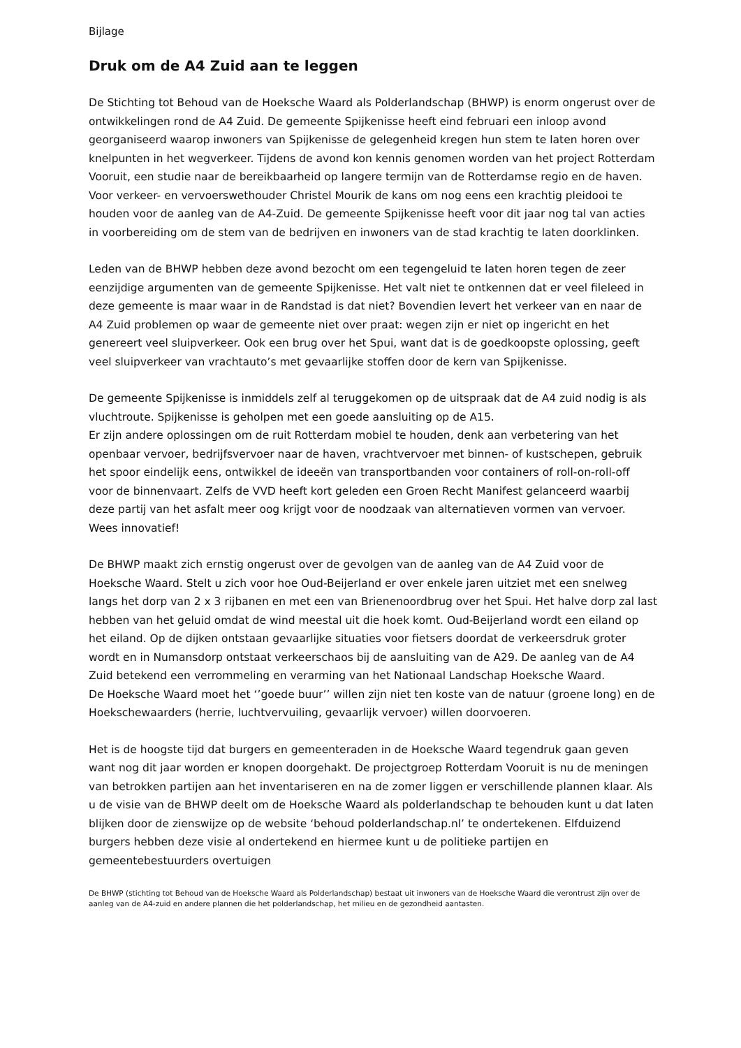Bijlage
Druk om de A4 Zuid aan te leggen
De Stichting tot Behoud van de Hoeksche Waard als Polderlandschap (BHWP) is enorm ongerust over de ontwikkelingen rond de A4 Zuid. De gemeente Spijkenisse heeft eind februari een inloop avond georganiseerd waarop inwoners van Spijkenisse de gelegenheid kregen hun stem te laten horen over knelpunten in het wegverkeer. Tijdens de avond kon kennis genomen worden van het project Rotterdam Vooruit, een studie naar de bereikbaarheid op langere termijn van de Rotterdamse regio en de haven. Voor verkeer- en vervoerswethouder Christel Mourik de kans om nog eens een krachtig pleidooi te houden voor de aanleg van de A4-Zuid. De gemeente Spijkenisse heeft voor dit jaar nog tal van acties in voorbereiding om de stem van de bedrijven en inwoners van de stad krachtig te laten doorklinken.
Leden van de BHWP hebben deze avond bezocht om een tegengeluid te laten horen tegen de zeer eenzijdige argumenten van de gemeente Spijkenisse. Het valt niet te ontkennen dat er veel fileleed in deze gemeente is maar waar in de Randstad is dat niet? Bovendien levert het verkeer van en naar de A4 Zuid problemen op waar de gemeente niet over praat: wegen zijn er niet op ingericht en het genereert veel sluipverkeer. Ook een brug over het Spui, want dat is de goedkoopste oplossing, geeft veel sluipverkeer van vrachtauto’s met gevaarlijke stoffen door de kern van Spijkenisse.
De gemeente Spijkenisse is inmiddels zelf al teruggekomen op de uitspraak dat de A4 zuid nodig is als vluchtroute. Spijkenisse is geholpen met een goede aansluiting op de A15.
Er zijn andere oplossingen om de ruit Rotterdam mobiel te houden, denk aan verbetering van het openbaar vervoer, bedrijfsvervoer naar de haven, vrachtvervoer met binnen- of kustschepen, gebruik het spoor eindelijk eens, ontwikkel de ideeën van transportbanden voor containers of roll-on-roll-off voor de binnenvaart. Zelfs de VVD heeft kort geleden een Groen Recht Manifest gelanceerd waarbij deze partij van het asfalt meer oog krijgt voor de noodzaak van alternatieven vormen van vervoer. Wees innovatief!
De BHWP maakt zich ernstig ongerust over de gevolgen van de aanleg van de A4 Zuid voor de Hoeksche Waard. Stelt u zich voor hoe Oud-Beijerland er over enkele jaren uitziet met een snelweg langs het dorp van 2 x 3 rijbanen en met een van Brienenoordbrug over het Spui. Het halve dorp zal last hebben van het geluid omdat de wind meestal uit die hoek komt. Oud-Beijerland wordt een eiland op het eiland. Op de dijken ontstaan gevaarlijke situaties voor fietsers doordat de verkeersdruk groter wordt en in Numansdorp ontstaat verkeerschaos bij de aansluiting van de A29. De aanleg van de A4 Zuid betekend een verrommeling en verarming van het Nationaal Landschap Hoeksche Waard.
De Hoeksche Waard moet het ‘’goede buur’’ willen zijn niet ten koste van de natuur (groene long) en de Hoekschewaarders (herrie, luchtvervuiling, gevaarlijk vervoer) willen doorvoeren.
Het is de hoogste tijd dat burgers en gemeenteraden in de Hoeksche Waard tegendruk gaan geven want nog dit jaar worden er knopen doorgehakt. De projectgroep Rotterdam Vooruit is nu de meningen van betrokken partijen aan het inventariseren en na de zomer liggen er verschillende plannen klaar. Als u de visie van de BHWP deelt om de Hoeksche Waard als polderlandschap te behouden kunt u dat laten blijken door de zienswijze op de website ‘behoud polderlandschap.nl’ te ondertekenen. Elfduizend burgers hebben deze visie al ondertekend en hiermee kunt u de politieke partijen en gemeentebestuurders overtuigen
De BHWP (stichting tot Behoud van de Hoeksche Waard als Polderlandschap) bestaat uit inwoners van de Hoeksche Waard die verontrust zijn over de aanleg van de A4-zuid en andere plannen die het polderlandschap, het milieu en de gezondheid aantasten.